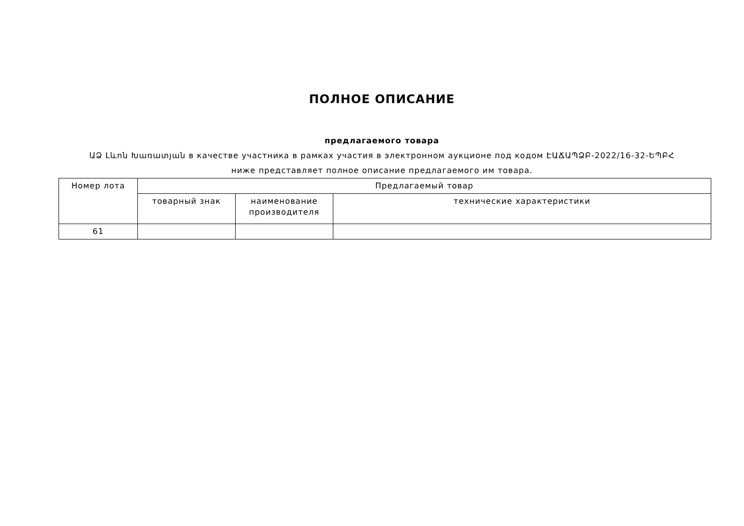ПОЛНОЕ ОПИСАНИЕ
предлагаемого товара
ԱՁ Լևոն Խառատյան в качестве участника в рамках участия в электронном аукционе под кодом ԷԱՃԱՊՁԲ-2022/16-32-ԵՊԲՀ
ниже представляет полное описание предлагаемого им товара.
| Номер лота | Предлагаемый товар | | |
| --- | --- | --- | --- |
| | товарный знак | наименование производителя | технические характеристики |
| 61 | | | |